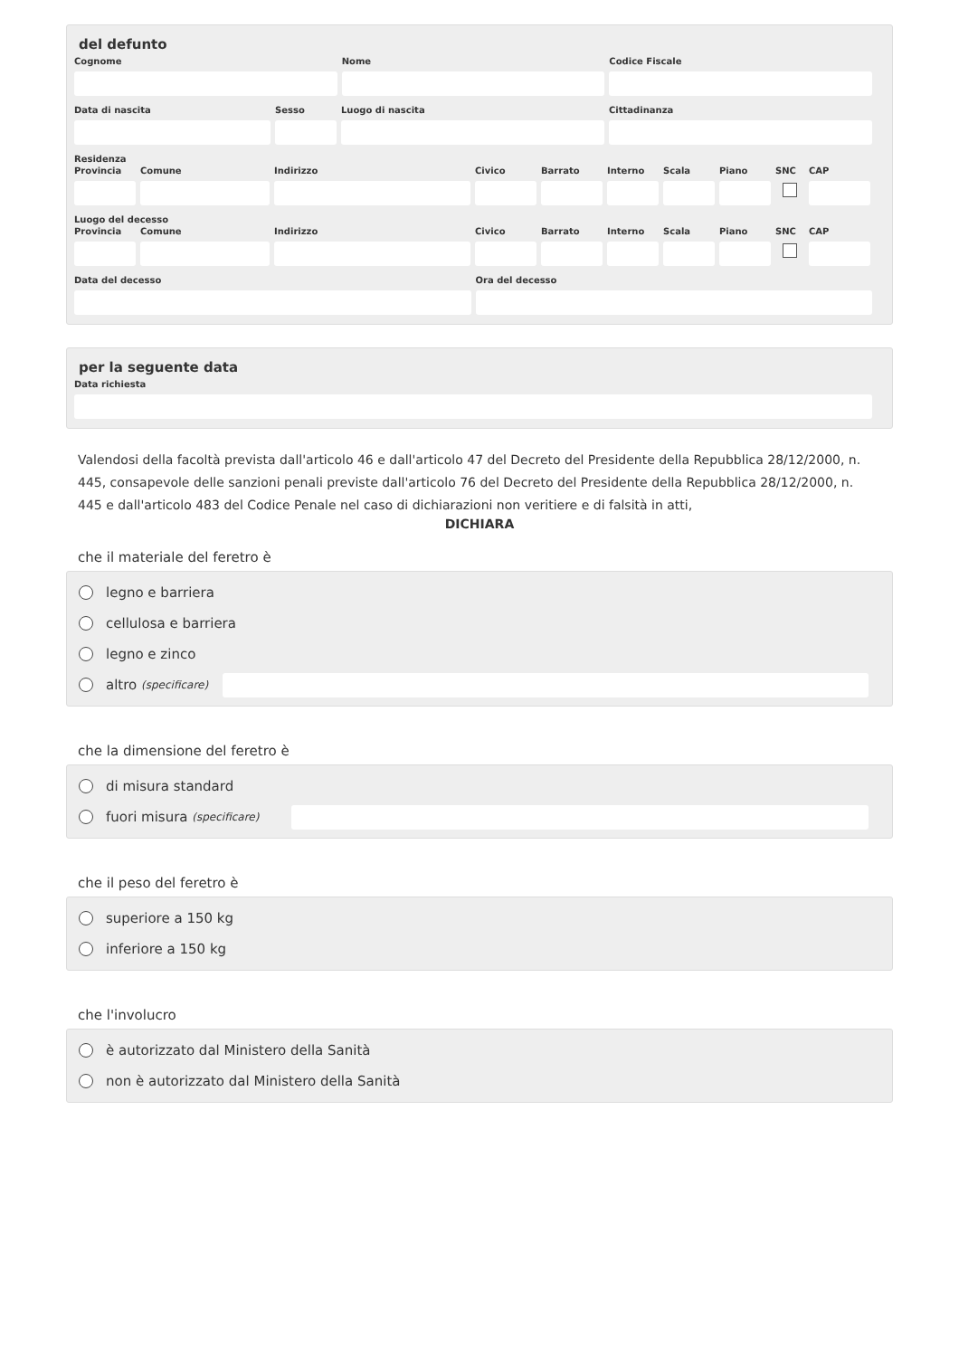del defunto
Cognome Nome Codice Fiscale
Data di nascita Sesso Luogo di nascita Cittadinanza
Residenza
Provincia
Comune Indirizzo Civico Barrato Interno
Scala Piano SNC CAP
Luogo del decesso
Provincia
Comune Indirizzo Civico Barrato Interno
Scala Piano SNC CAP
Data del decesso Ora del decesso
per la seguente data
Data richiesta
Valendosi della facoltà prevista dall'articolo 46 e dall'articolo 47 del Decreto del Presidente della Repubblica 28/12/2000, n. 445, consapevole delle sanzioni penali previste dall'articolo 76 del Decreto del Presidente della Repubblica 28/12/2000, n. 445 e dall'articolo 483 del Codice Penale nel caso di dichiarazioni non veritiere e di falsità in atti,
DICHIARA
che il materiale del feretro è
legno e barriera
cellulosa e barriera
legno e zinco
altro (specificare)
che la dimensione del feretro è
di misura standard
fuori misura (specificare)
che il peso del feretro è
superiore a 150 kg
inferiore a 150 kg
che l'involucro
è autorizzato dal Ministero della Sanità
non è autorizzato dal Ministero della Sanità